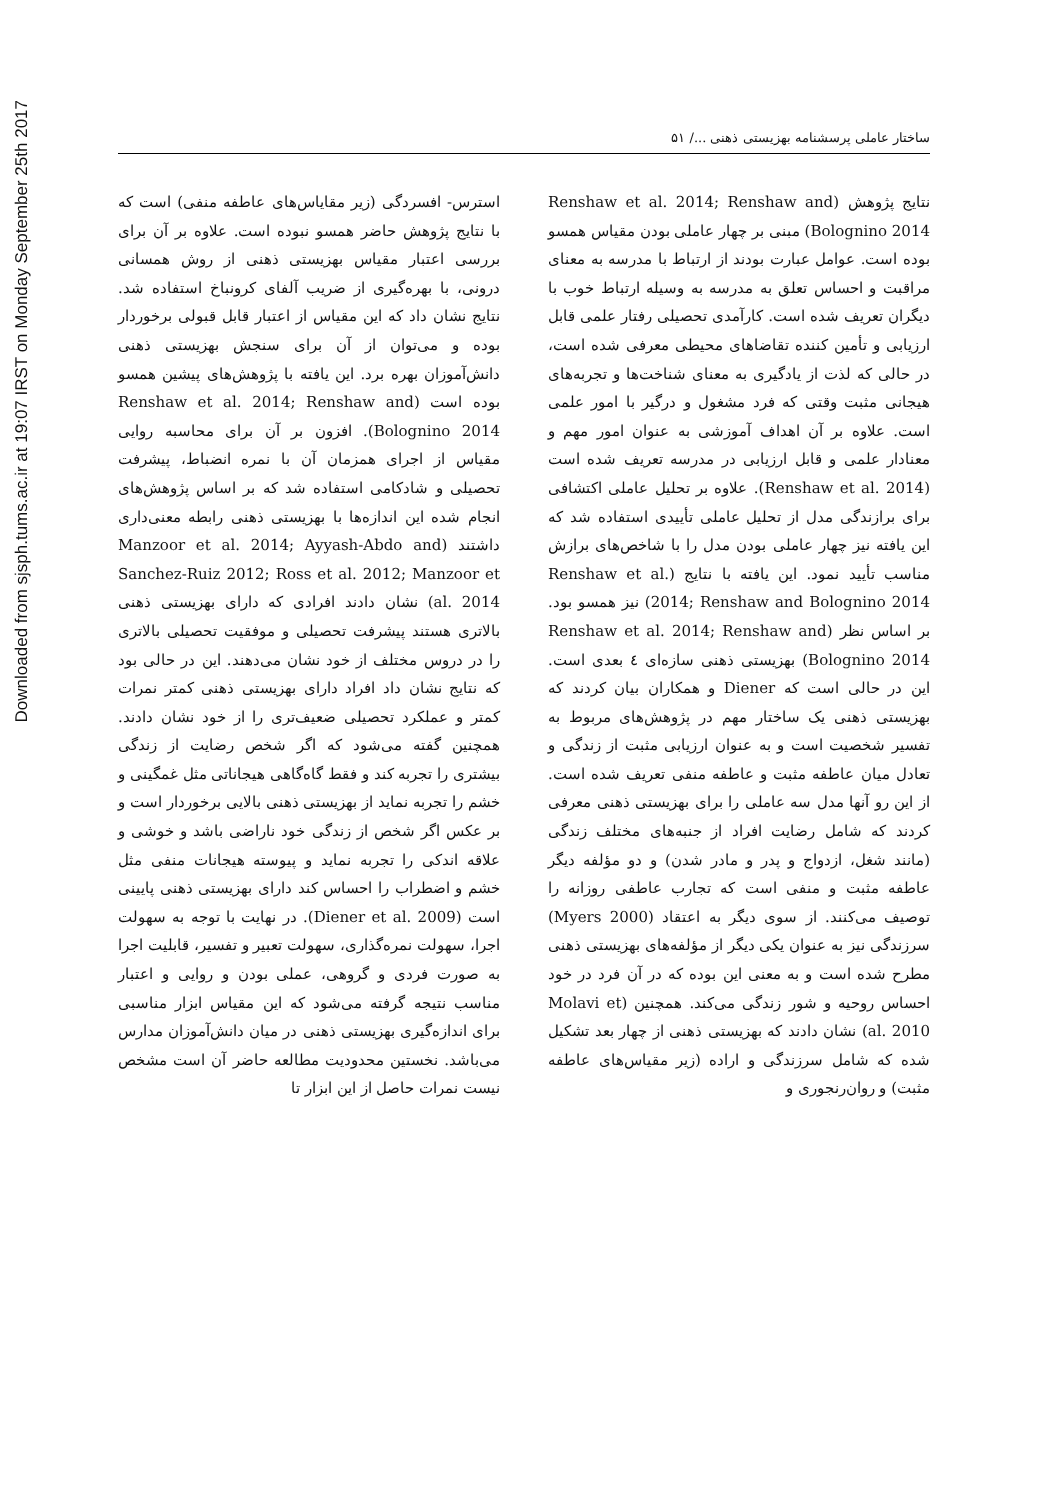Downloaded from sjsph.tums.ac.ir at 19:07 IRST on Monday September 25th 2017
ساختار عاملی پرسشنامه بهزیستی ذهنی .../ ۵۱
نتایج پژوهش (Renshaw et al. 2014; Renshaw and Bolognino 2014) مبنی بر چهار عاملی بودن مقیاس همسو بوده است. عوامل عبارت بودند از ارتباط با مدرسه به معنای مراقبت و احساس تعلق به مدرسه به وسیله ارتباط خوب با دیگران تعریف شده است. کارآمدی تحصیلی رفتار علمی قابل ارزیابی و تأمین کننده تقاضاهای محیطی معرفی شده است، در حالی که لذت از یادگیری به معنای شناخت‌ها و تجربه‌های هیجانی مثبت وقتی که فرد مشغول و درگیر با امور علمی است. علاوه بر آن اهداف آموزشی به عنوان امور مهم و معنادار علمی و قابل ارزیابی در مدرسه تعریف شده است (Renshaw et al. 2014). علاوه بر تحلیل عاملی اکتشافی برای برازندگی مدل از تحلیل عاملی تأییدی استفاده شد که این یافته نیز چهار عاملی بودن مدل را با شاخص‌های برازش مناسب تأیید نمود. این یافته با نتایج (Renshaw et al. 2014; Renshaw and Bolognino 2014) نیز همسو بود. بر اساس نظر (Renshaw et al. 2014; Renshaw and Bolognino 2014) بهزیستی ذهنی سازه‌ای ٤ بعدی است. این در حالی است که Diener و همکاران بیان کردند که بهزیستی ذهنی یک ساختار مهم در پژوهش‌های مربوط به تفسیر شخصیت است و به عنوان ارزیابی مثبت از زندگی و تعادل میان عاطفه مثبت و عاطفه منفی تعریف شده است. از این رو آنها مدل سه عاملی را برای بهزیستی ذهنی معرفی کردند که شامل رضایت افراد از جنبه‌های مختلف زندگی (مانند شغل، ازدواج و پدر و مادر شدن) و دو مؤلفه دیگر عاطفه مثبت و منفی است که تجارب عاطفی روزانه را توصیف می‌کنند. از سوی دیگر به اعتقاد (Myers 2000) سرزندگی نیز به عنوان یکی دیگر از مؤلفه‌های بهزیستی ذهنی مطرح شده است و به معنی این بوده که در آن فرد در خود احساس روحیه و شور زندگی می‌کند. همچنین (Molavi et al. 2010) نشان دادند که بهزیستی ذهنی از چهار بعد تشکیل شده که شامل سرزندگی و اراده (زیر مقیاس‌های عاطفه مثبت) و روان‌رنجوری و
استرس- افسردگی (زیر مقایاس‌های عاطفه منفی) است که با نتایج پژوهش حاضر همسو نبوده است. علاوه بر آن برای بررسی اعتبار مقیاس بهزیستی ذهنی از روش همسانی درونی، با بهره‌گیری از ضریب آلفای کرونباخ استفاده شد. نتایج نشان داد که این مقیاس از اعتبار قابل قبولی برخوردار بوده و می‌توان از آن برای سنجش بهزیستی ذهنی دانش‌آموزان بهره برد. این یافته با پژوهش‌های پیشین همسو بوده است (Renshaw et al. 2014; Renshaw and Bolognino 2014). افزون بر آن برای محاسبه روایی مقیاس از اجرای همزمان آن با نمره انضباط، پیشرفت تحصیلی و شادکامی استفاده شد که بر اساس پژوهش‌های انجام شده این اندازه‌ها با بهزیستی ذهنی رابطه معنی‌داری داشتند (Manzoor et al. 2014; Ayyash-Abdo and Sanchez-Ruiz 2012; Ross et al. 2012; Manzoor et al. 2014) نشان دادند افرادی که دارای بهزیستی ذهنی بالاتری هستند پیشرفت تحصیلی و موفقیت تحصیلی بالاتری را در دروس مختلف از خود نشان می‌دهند. این در حالی بود که نتایج نشان داد افراد دارای بهزیستی ذهنی کمتر نمرات کمتر و عملکرد تحصیلی ضعیف‌تری را از خود نشان دادند. همچنین گفته می‌شود که اگر شخص رضایت از زندگی بیشتری را تجربه کند و فقط گاه‌گاهی هیجاناتی مثل غمگینی و خشم را تجربه نماید از بهزیستی ذهنی بالایی برخوردار است و بر عکس اگر شخص از زندگی خود ناراضی باشد و خوشی و علاقه اندکی را تجربه نماید و پیوسته هیجانات منفی مثل خشم و اضطراب را احساس کند دارای بهزیستی ذهنی پایینی است (Diener et al. 2009). در نهایت با توجه به سهولت اجرا، سهولت نمره‌گذاری، سهولت تعبیر و تفسیر، قابلیت اجرا به صورت فردی و گروهی، عملی بودن و روایی و اعتبار مناسب نتیجه گرفته می‌شود که این مقیاس ابزار مناسبی برای اندازه‌گیری بهزیستی ذهنی در میان دانش‌آموزان مدارس می‌باشد. نخستین محدودیت مطالعه حاضر آن است مشخص نیست نمرات حاصل از این ابزار تا